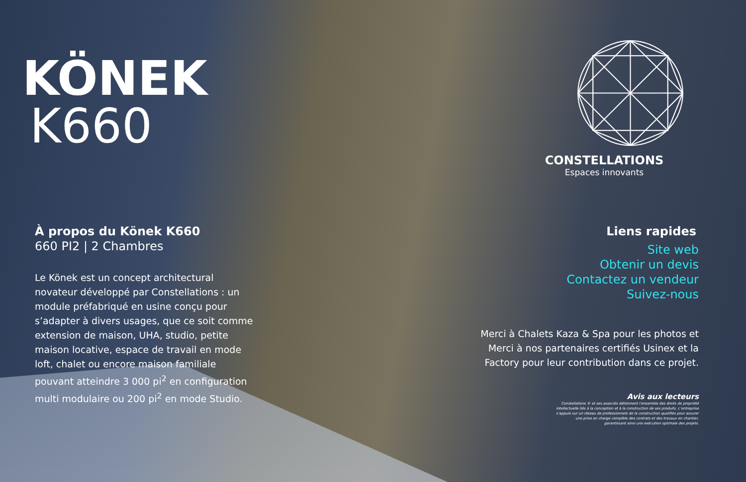KÖNEK
K660
À propos du Könek K660
660 PI2 | 2 Chambres
Le Könek est un concept architectural novateur développé par Constellations : un module préfabriqué en usine conçu pour s’adapter à divers usages, que ce soit comme extension de maison, UHA, studio, petite maison locative, espace de travail en mode loft, chalet ou encore maison familiale pouvant atteindre 3 000 pi<sup>2</sup> en configuration multi modulaire ou 200 pi<sup>2</sup> en mode Studio.
CONSTELLATIONS
Espaces innovants
Liens rapides
Site web
Obtenir un devis
Contactez un vendeur
Suivez-nous
Merci à Chalets Kaza & Spa pour les photos et Merci à nos partenaires certifiés Usinex et la Factory pour leur contribution dans ce projet.
Avis aux lecteurs
Constellations © et ses associés détiennent l’ensemble des droits de propriété intellectuelle liés à la conception et à la construction de ses produits. L’entreprise s’appuie sur un réseau de professionnels de la construction qualifiés pour assurer une prise en charge complète des contrats et des travaux en chantier, garantissant ainsi une exécution optimale des projets.